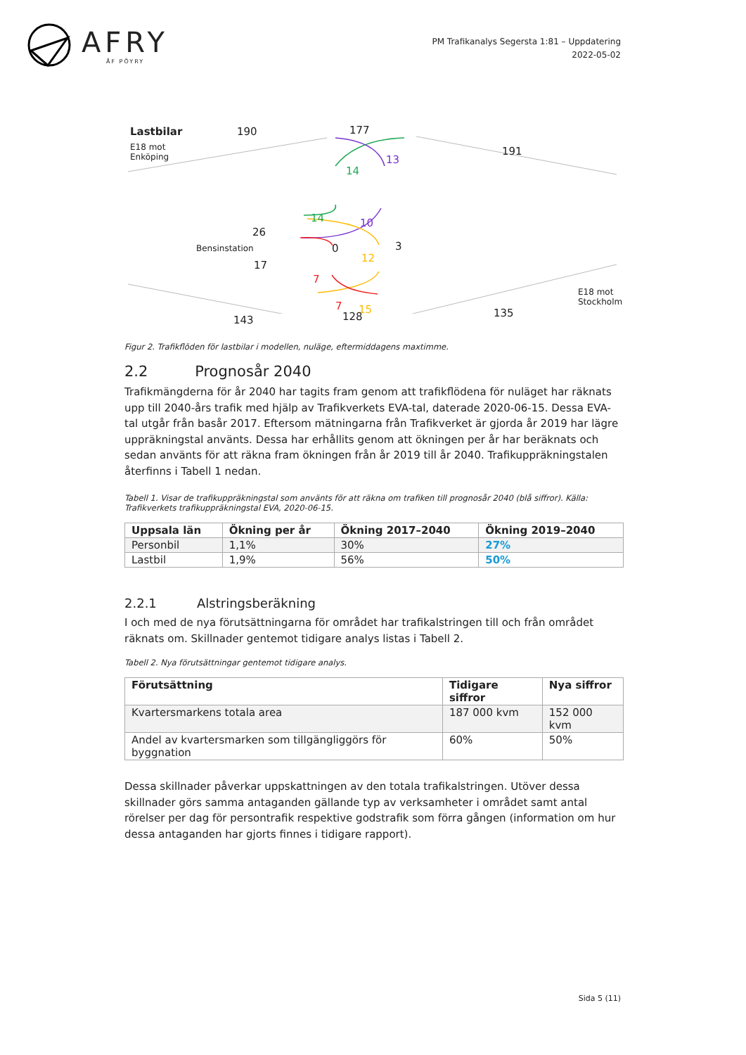AFRY
ÅF PÖYRY
PM Trafikanalys Segersta 1:81 – Uppdatering
2022-05-02
Lastbilar
E18 mot
Enköping
190 177
191
13
14
14 10
26
Bensinstation 0 3
17
12
7
7 15
E18 mot
Stockholm
143 128 135
Figur 2. Trafikflöden för lastbilar i modellen, nuläge, eftermiddagens maxtimme.
2.2 Prognosår 2040
Trafikmängderna för år 2040 har tagits fram genom att trafikflödena för nuläget har räknats upp till 2040-års trafik med hjälp av Trafikverkets EVA-tal, daterade 2020-06-15. Dessa EVA-tal utgår från basår 2017. Eftersom mätningarna från Trafikverket är gjorda år 2019 har lägre uppräkningstal använts. Dessa har erhållits genom att ökningen per år har beräknats och sedan använts för att räkna fram ökningen från år 2019 till år 2040. Trafikuppräkningstalen återfinns i Tabell 1 nedan.
Tabell 1. Visar de trafikuppräkningstal som använts för att räkna om trafiken till prognosår 2040 (blå siffror). Källa: Trafikverkets trafikuppräkningstal EVA, 2020-06-15.
| Uppsala län | Ökning per år | Ökning 2017–2040 | Ökning 2019–2040 |
| --- | --- | --- | --- |
| Personbil | 1,1% | 30% | 27% |
| Lastbil | 1,9% | 56% | 50% |
2.2.1 Alstringsberäkning
I och med de nya förutsättningarna för området har trafikalstringen till och från området räknats om. Skillnader gentemot tidigare analys listas i Tabell 2.
Tabell 2. Nya förutsättningar gentemot tidigare analys.
| Förutsättning | Tidigare siffror | Nya siffror |
| --- | --- | --- |
| Kvartersmarkens totala area | 187 000 kvm | 152 000 kvm |
| Andel av kvartersmarken som tillgängliggörs för byggnation | 60% | 50% |
Dessa skillnader påverkar uppskattningen av den totala trafikalstringen. Utöver dessa skillnader görs samma antaganden gällande typ av verksamheter i området samt antal rörelser per dag för persontrafik respektive godstrafik som förra gången (information om hur dessa antaganden har gjorts finnes i tidigare rapport).
Sida 5 (11)